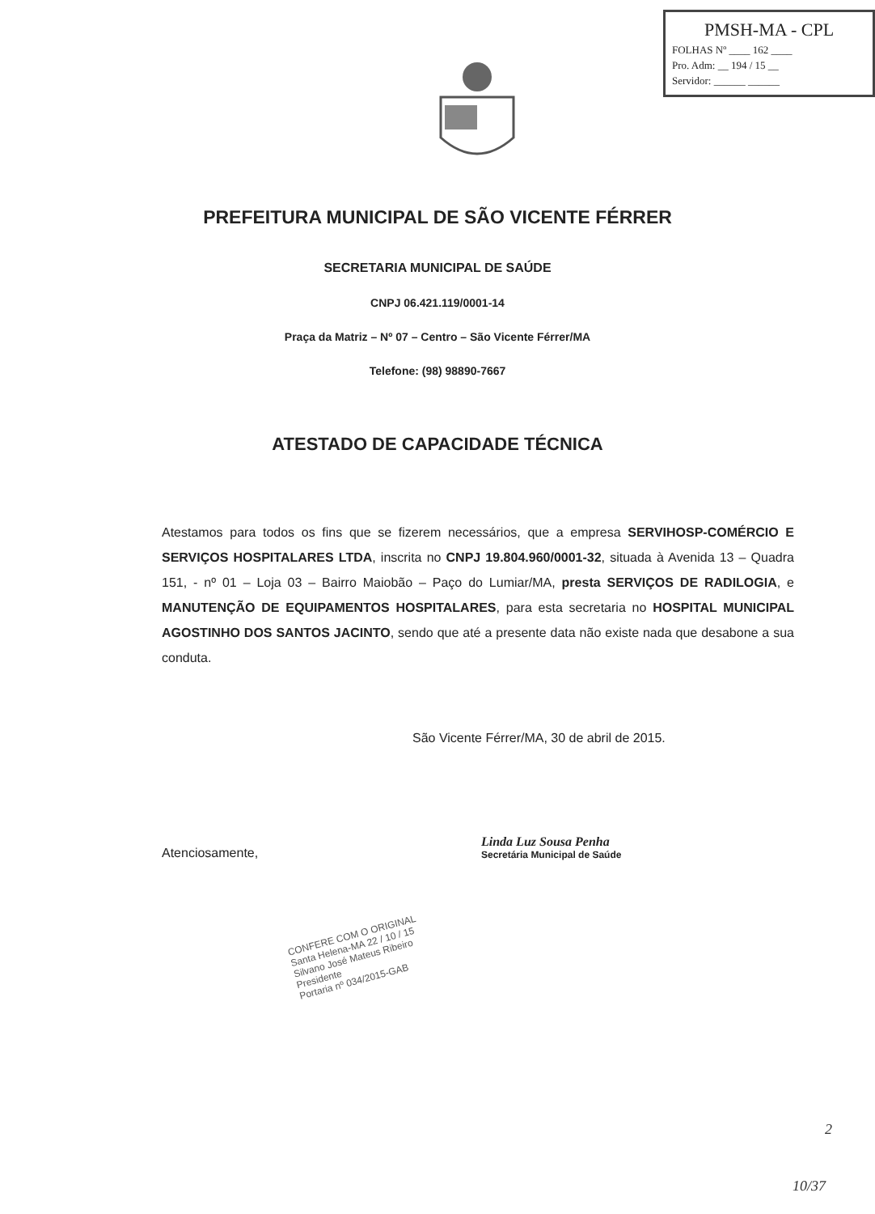PMSH-MA - CPL
FOLHAS Nº ____ 162 ____
Pro. Adm: __ 194 / 15 __
Servidor: ______ ______
PREFEITURA MUNICIPAL DE SÃO VICENTE FÉRRER
SECRETARIA MUNICIPAL DE SAÚDE
CNPJ 06.421.119/0001-14
Praça da Matriz – Nº 07 – Centro – São Vicente Férrer/MA
Telefone: (98) 98890-7667
ATESTADO DE CAPACIDADE TÉCNICA
Atestamos para todos os fins que se fizerem necessários, que a empresa SERVIHOSP-COMÉRCIO E SERVIÇOS HOSPITALARES LTDA, inscrita no CNPJ 19.804.960/0001-32, situada à Avenida 13 – Quadra 151, - nº 01 – Loja 03 – Bairro Maiobão – Paço do Lumiar/MA, presta SERVIÇOS DE RADILOGIA, e MANUTENÇÃO DE EQUIPAMENTOS HOSPITALARES, para esta secretaria no HOSPITAL MUNICIPAL AGOSTINHO DOS SANTOS JACINTO, sendo que até a presente data não existe nada que desabone a sua conduta.
São Vicente Férrer/MA, 30 de abril de 2015.
Atenciosamente,
Linda Luz Sousa Penha
Secretária Municipal de Saúde
CONFERE COM O ORIGINAL
Santa Helena-MA 22 / 10 / 15
Silvano José Mateus Ribeiro
Presidente
Portaria nº 034/2015-GAB
2
10/37